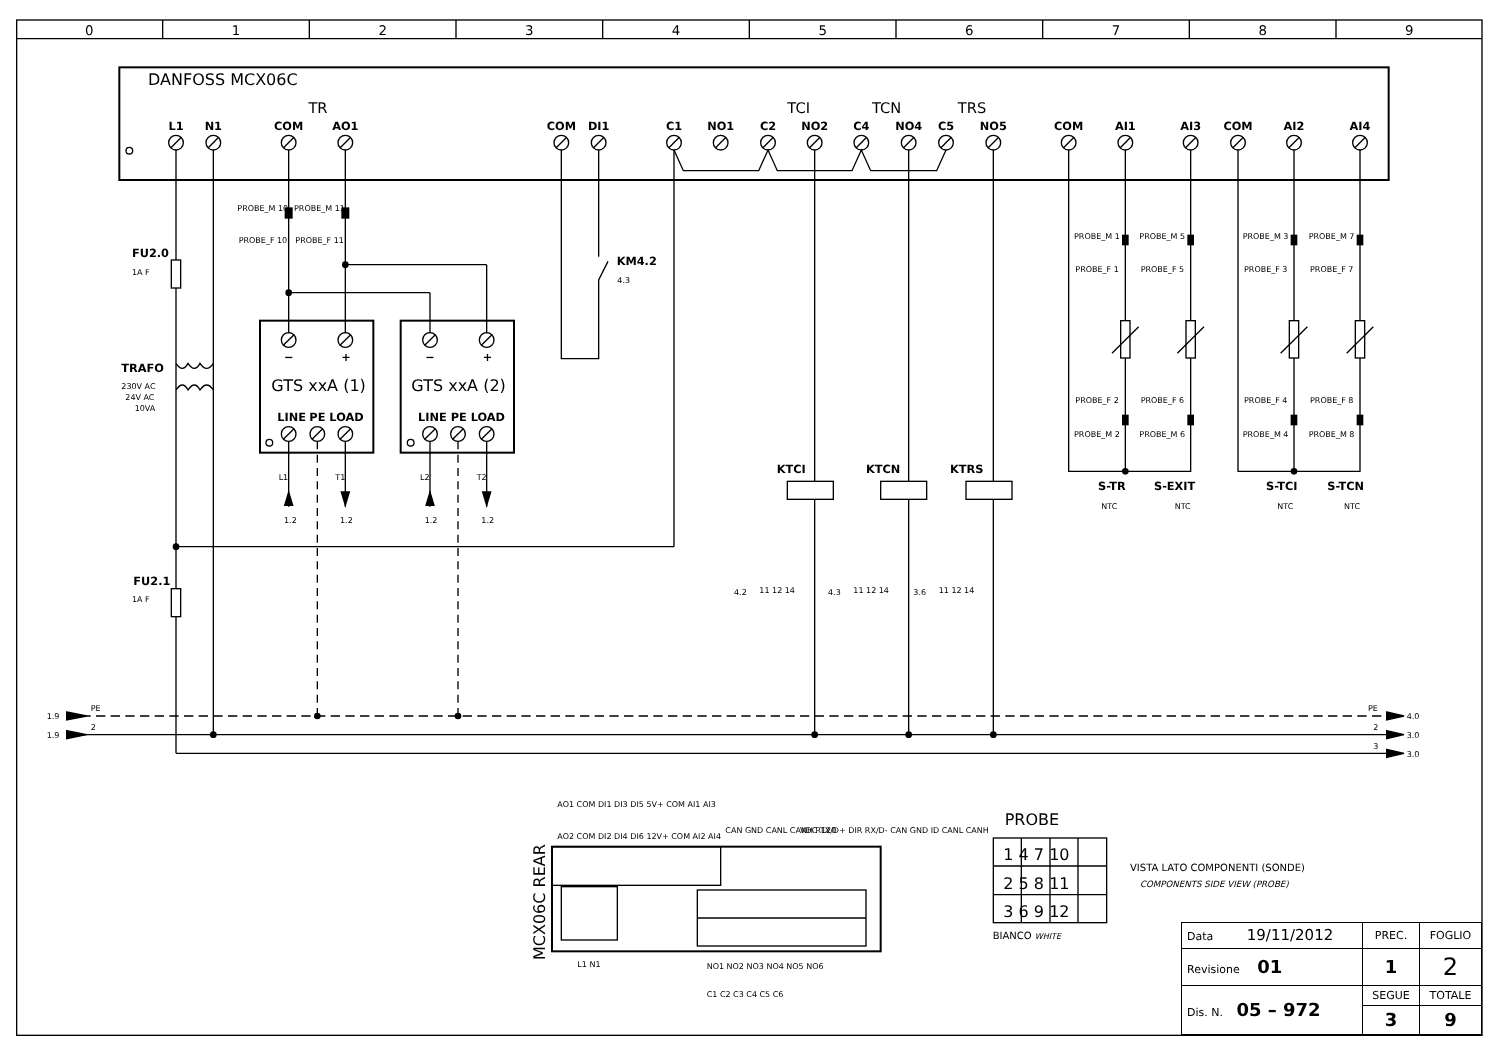0
1
2
3
4
5
6
7
8
9
DANFOSS MCX06C
TR
TCI
TCN
TRS
L1
N1
COM
AO1
COM
DI1
C1
NO1
C2
NO2
C4
NO4
C5
NO5
COM
AI1
AI3
COM
AI2
AI4
PROBE_M 10
PROBE_M 11
PROBE_F 10
PROBE_F 11
PROBE_M 1
PROBE_M 5
PROBE_M 3
PROBE_M 7
PROBE_F 1
PROBE_F 5
PROBE_F 3
PROBE_F 7
PROBE_F 2
PROBE_F 6
PROBE_F 4
PROBE_F 8
PROBE_M 2
PROBE_M 6
PROBE_M 4
PROBE_M 8
4.3
NTC
NTC
NTC
NTC
1A F
1A F
230V AC
24V AC
10VA
L1
T1
L2
T2
1.2
1.2
1.2
1.2
4.2
11 12 14
4.3
11 12 14
3.6
11 12 14
1.9
PE
1.9
2
PE
4.0
2
3.0
3
3.0
AO1 COM DI1 DI3 DI5 5V+ COM AI1 AI3
AO2 COM DI2 DI4 DI6 12V+ COM AI2 AI4
CAN GND CANL CANH R120
VDC TX/D+ DIR RX/D- CAN GND ID CANL CANH
L1 N1
NO1 NO2 NO3 NO4 NO5 NO6
C1 C2 C3 C4 C5 C6
FU2.0
FU2.1
TRAFO
KM4.2
KTCI
KTCN
KTRS
S-TR
S-EXIT
S-TCI
S-TCN
LINE
PE
LOAD
LINE
PE
LOAD
−
+
−
+
GTS xxA (1)
GTS xxA (2)
PROBE
MCX06C REAR
1 4 7 10
2 5 8 11
3 6 9 12
BIANCO WHITE
VISTA LATO COMPONENTI (SONDE)
COMPONENTS SIDE VIEW (PROBE)
| Data 19/11/2012 | PREC. | FOGLIO |
| Revisione 01 | 1 | 2 |
| Dis. N. 05 – 972 | SEGUE | TOTALE |
| | 3 | 9 |